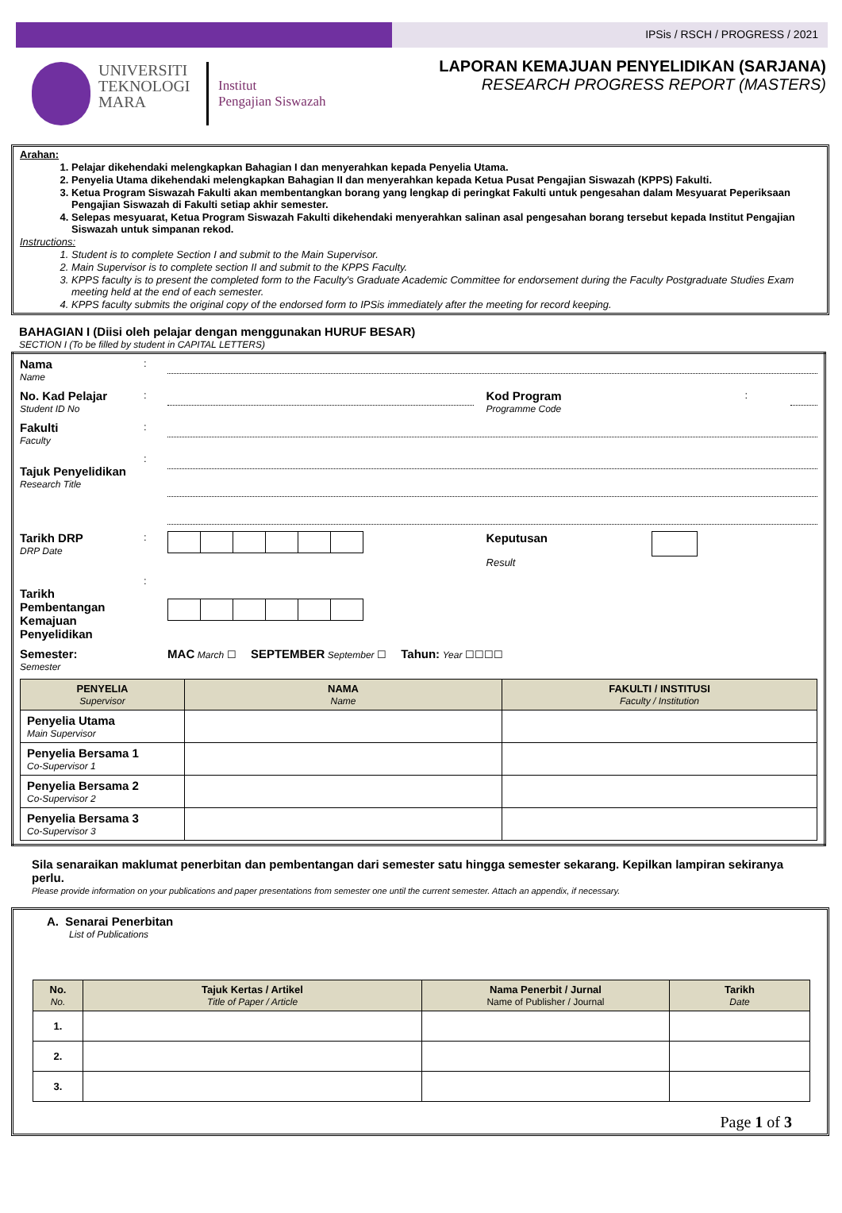IPSis / RSCH / PROGRESS / 2021
UNIVERSITI
TEKNOLOGI
MARA
Institut
Pengajian Siswazah
LAPORAN KEMAJUAN PENYELIDIKAN (SARJANA)
RESEARCH PROGRESS REPORT (MASTERS)
Arahan:
1. Pelajar dikehendaki melengkapkan Bahagian I dan menyerahkan kepada Penyelia Utama.
2. Penyelia Utama dikehendaki melengkapkan Bahagian II dan menyerahkan kepada Ketua Pusat Pengajian Siswazah (KPPS) Fakulti.
3. Ketua Program Siswazah Fakulti akan membentangkan borang yang lengkap di peringkat Fakulti untuk pengesahan dalam Mesyuarat Peperiksaan Pengajian Siswazah di Fakulti setiap akhir semester.
4. Selepas mesyuarat, Ketua Program Siswazah Fakulti dikehendaki menyerahkan salinan asal pengesahan borang tersebut kepada Institut Pengajian Siswazah untuk simpanan rekod.
Instructions:
1. Student is to complete Section I and submit to the Main Supervisor.
2. Main Supervisor is to complete section II and submit to the KPPS Faculty.
3. KPPS faculty is to present the completed form to the Faculty's Graduate Academic Committee for endorsement during the Faculty Postgraduate Studies Exam meeting held at the end of each semester.
4. KPPS faculty submits the original copy of the endorsed form to IPSis immediately after the meeting for record keeping.
BAHAGIAN I (Diisi oleh pelajar dengan menggunakan HURUF BESAR)
SECTION I (To be filled by student in CAPITAL LETTERS)
| Nama Name | : | | | | |
| No. Kad Pelajar Student ID No | : | | Kod Program Programme Code | : | |
| Fakulti Faculty | : | | | | |
| Tajuk Penyelidikan Research Title | : | | | | |
| Tarikh DRP DRP Date | : | | Keputusan Result | | |
| Tarikh Pembentangan Kemajuan Penyelidikan | : | | | | |
| Semester: Semester | | MAC March ☐ SEPTEMBER September ☐ Tahun: Year ☐☐☐☐ | | | |
| / PENYELIA Supervisor / NAMA Name / FAKULTI / INSTITUSI Faculty / Institution / / --- / --- / --- / / Penyelia Utama Main Supervisor / / / / Penyelia Bersama 1 Co-Supervisor 1 / / / / Penyelia Bersama 2 Co-Supervisor 2 / / / / Penyelia Bersama 3 Co-Supervisor 3 / / / | | | | | |
Sila senaraikan maklumat penerbitan dan pembentangan dari semester satu hingga semester sekarang. Kepilkan lampiran sekiranya perlu.
Please provide information on your publications and paper presentations from semester one until the current semester. Attach an appendix, if necessary.
A. Senarai Penerbitan
List of Publications
| No. No. | Tajuk Kertas / Artikel Title of Paper / Article | Nama Penerbit / Jurnal Name of Publisher / Journal | Tarikh Date |
| --- | --- | --- | --- |
| 1. | | | |
| 2. | | | |
| 3. | | | |
Page 1 of 3